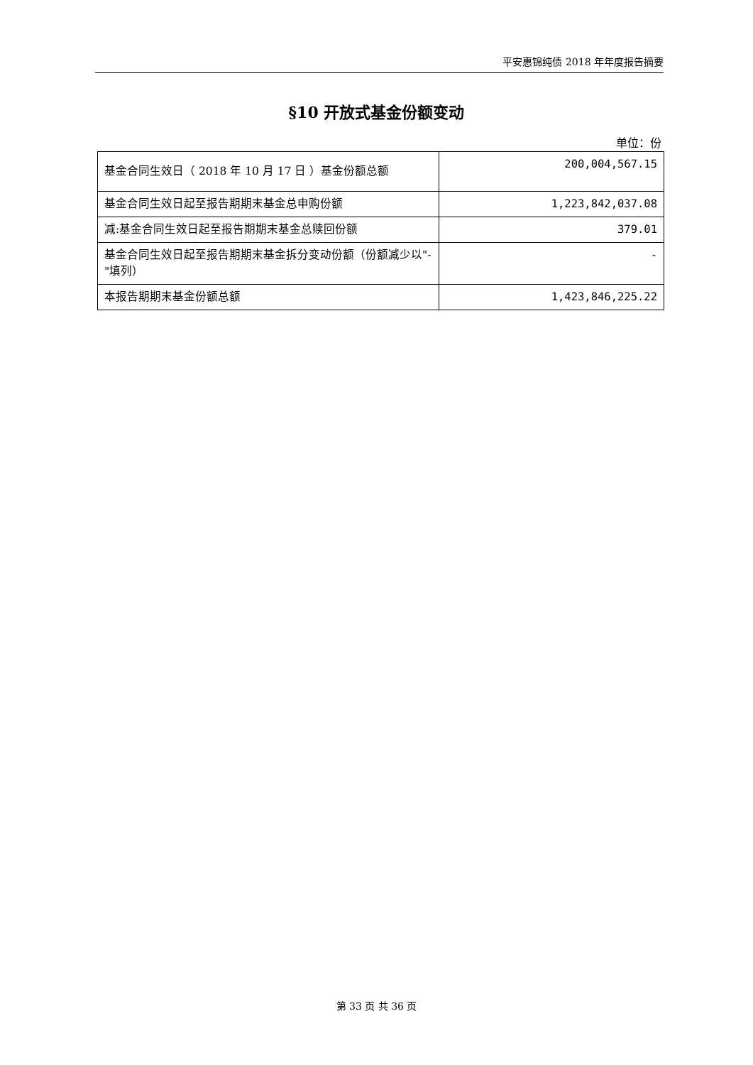平安惠锦纯债 2018 年年度报告摘要
§10 开放式基金份额变动
单位：份
| 基金合同生效日（ 2018 年 10 月 17 日 ）基金份额总额 | 200,004,567.15 |
| 基金合同生效日起至报告期期末基金总申购份额 | 1,223,842,037.08 |
| 减:基金合同生效日起至报告期期末基金总赎回份额 | 379.01 |
| 基金合同生效日起至报告期期末基金拆分变动份额（份额减少以"-"填列） | - |
| 本报告期期末基金份额总额 | 1,423,846,225.22 |
第 33 页 共 36 页